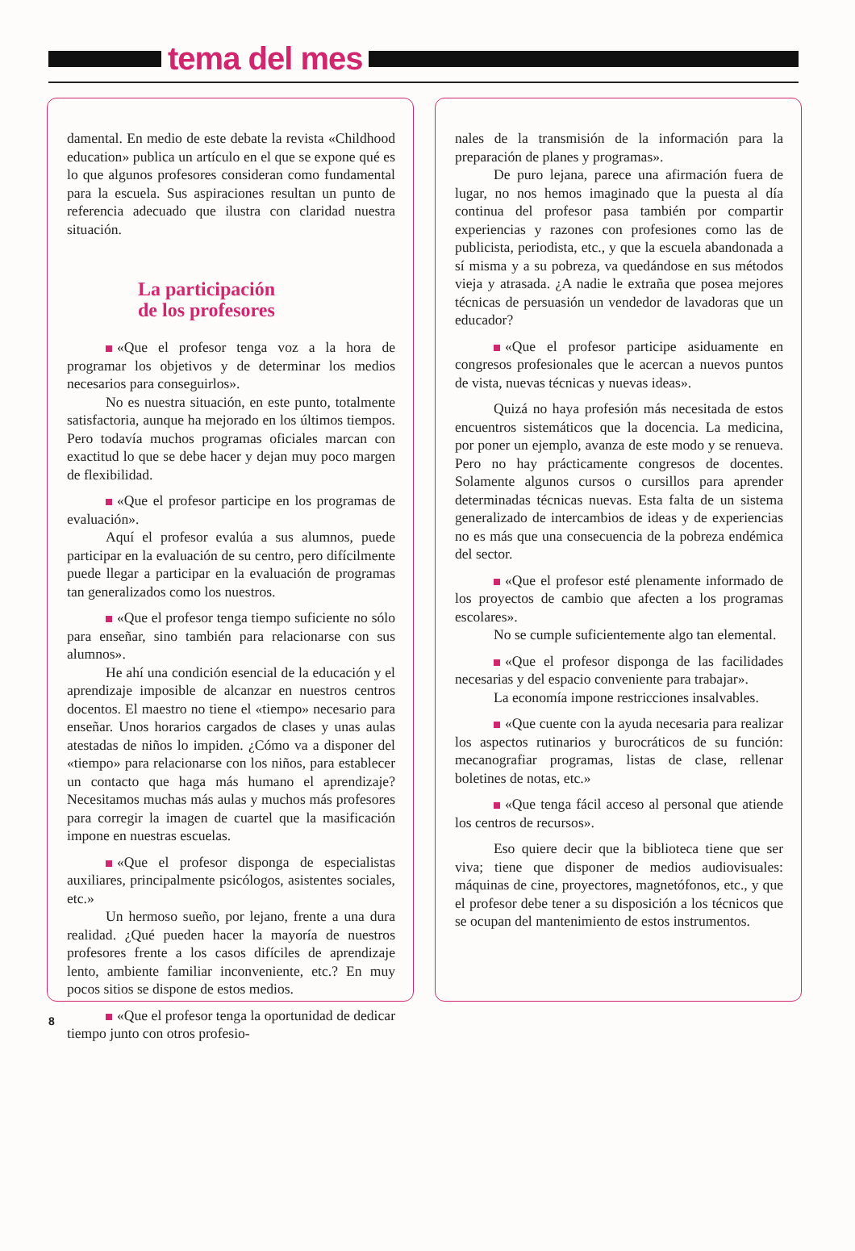tema del mes
damental. En medio de este debate la revista «Childhood education» publica un artículo en el que se expone qué es lo que algunos profesores consideran como fundamental para la escuela. Sus aspiraciones resultan un punto de referencia adecuado que ilustra con claridad nuestra situación.
La participación
de los profesores
«Que el profesor tenga voz a la hora de programar los objetivos y de determinar los medios necesarios para conseguirlos».
No es nuestra situación, en este punto, totalmente satisfactoria, aunque ha mejorado en los últimos tiempos. Pero todavía muchos programas oficiales marcan con exactitud lo que se debe hacer y dejan muy poco margen de flexibilidad.
«Que el profesor participe en los programas de evaluación».
Aquí el profesor evalúa a sus alumnos, puede participar en la evaluación de su centro, pero difícilmente puede llegar a participar en la evaluación de programas tan generalizados como los nuestros.
«Que el profesor tenga tiempo suficiente no sólo para enseñar, sino también para relacionarse con sus alumnos».
He ahí una condición esencial de la educación y el aprendizaje imposible de alcanzar en nuestros centros docentos. El maestro no tiene el «tiempo» necesario para enseñar. Unos horarios cargados de clases y unas aulas atestadas de niños lo impiden. ¿Cómo va a disponer del «tiempo» para relacionarse con los niños, para establecer un contacto que haga más humano el aprendizaje? Necesitamos muchas más aulas y muchos más profesores para corregir la imagen de cuartel que la masificación impone en nuestras escuelas.
«Que el profesor disponga de especialistas auxiliares, principalmente psicólogos, asistentes sociales, etc.»
Un hermoso sueño, por lejano, frente a una dura realidad. ¿Qué pueden hacer la mayoría de nuestros profesores frente a los casos difíciles de aprendizaje lento, ambiente familiar inconveniente, etc.? En muy pocos sitios se dispone de estos medios.
«Que el profesor tenga la oportunidad de dedicar tiempo junto con otros profesio-
nales de la transmisión de la información para la preparación de planes y programas».
De puro lejana, parece una afirmación fuera de lugar, no nos hemos imaginado que la puesta al día continua del profesor pasa también por compartir experiencias y razones con profesiones como las de publicista, periodista, etc., y que la escuela abandonada a sí misma y a su pobreza, va quedándose en sus métodos vieja y atrasada. ¿A nadie le extraña que posea mejores técnicas de persuasión un vendedor de lavadoras que un educador?
«Que el profesor participe asiduamente en congresos profesionales que le acercan a nuevos puntos de vista, nuevas técnicas y nuevas ideas».
Quizá no haya profesión más necesitada de estos encuentros sistemáticos que la docencia. La medicina, por poner un ejemplo, avanza de este modo y se renueva. Pero no hay prácticamente congresos de docentes. Solamente algunos cursos o cursillos para aprender determinadas técnicas nuevas. Esta falta de un sistema generalizado de intercambios de ideas y de experiencias no es más que una consecuencia de la pobreza endémica del sector.
«Que el profesor esté plenamente informado de los proyectos de cambio que afecten a los programas escolares».
No se cumple suficientemente algo tan elemental.
«Que el profesor disponga de las facilidades necesarias y del espacio conveniente para trabajar».
La economía impone restricciones insalvables.
«Que cuente con la ayuda necesaria para realizar los aspectos rutinarios y burocráticos de su función: mecanografiar programas, listas de clase, rellenar boletines de notas, etc.»
«Que tenga fácil acceso al personal que atiende los centros de recursos».
Eso quiere decir que la biblioteca tiene que ser viva; tiene que disponer de medios audiovisuales: máquinas de cine, proyectores, magnetófonos, etc., y que el profesor debe tener a su disposición a los técnicos que se ocupan del mantenimiento de estos instrumentos.
8